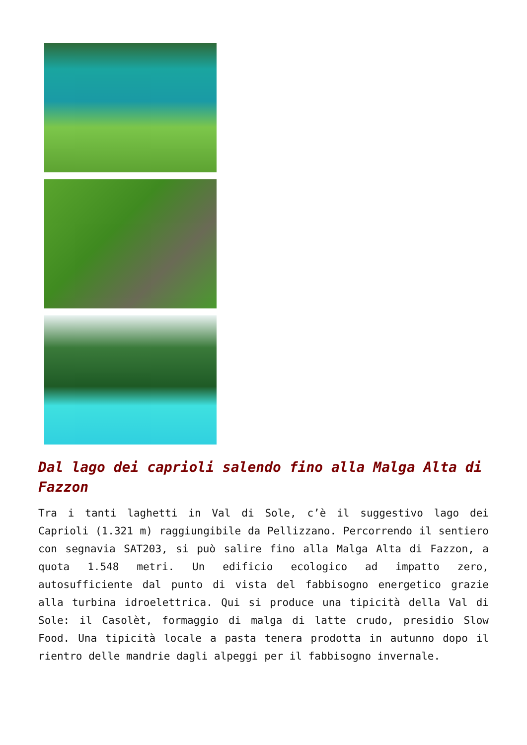Dal lago dei caprioli salendo fino alla Malga Alta di Fazzon
Tra i tanti laghetti in Val di Sole, c’è il suggestivo lago dei Caprioli (1.321 m) raggiungibile da Pellizzano. Percorrendo il sentiero con segnavia SAT203, si può salire fino alla Malga Alta di Fazzon, a quota 1.548 metri. Un edificio ecologico ad impatto zero, autosufficiente dal punto di vista del fabbisogno energetico grazie alla turbina idroelettrica. Qui si produce una tipicità della Val di Sole: il Casolèt, formaggio di malga di latte crudo, presidio Slow Food. Una tipicità locale a pasta tenera prodotta in autunno dopo il rientro delle mandrie dagli alpeggi per il fabbisogno invernale.